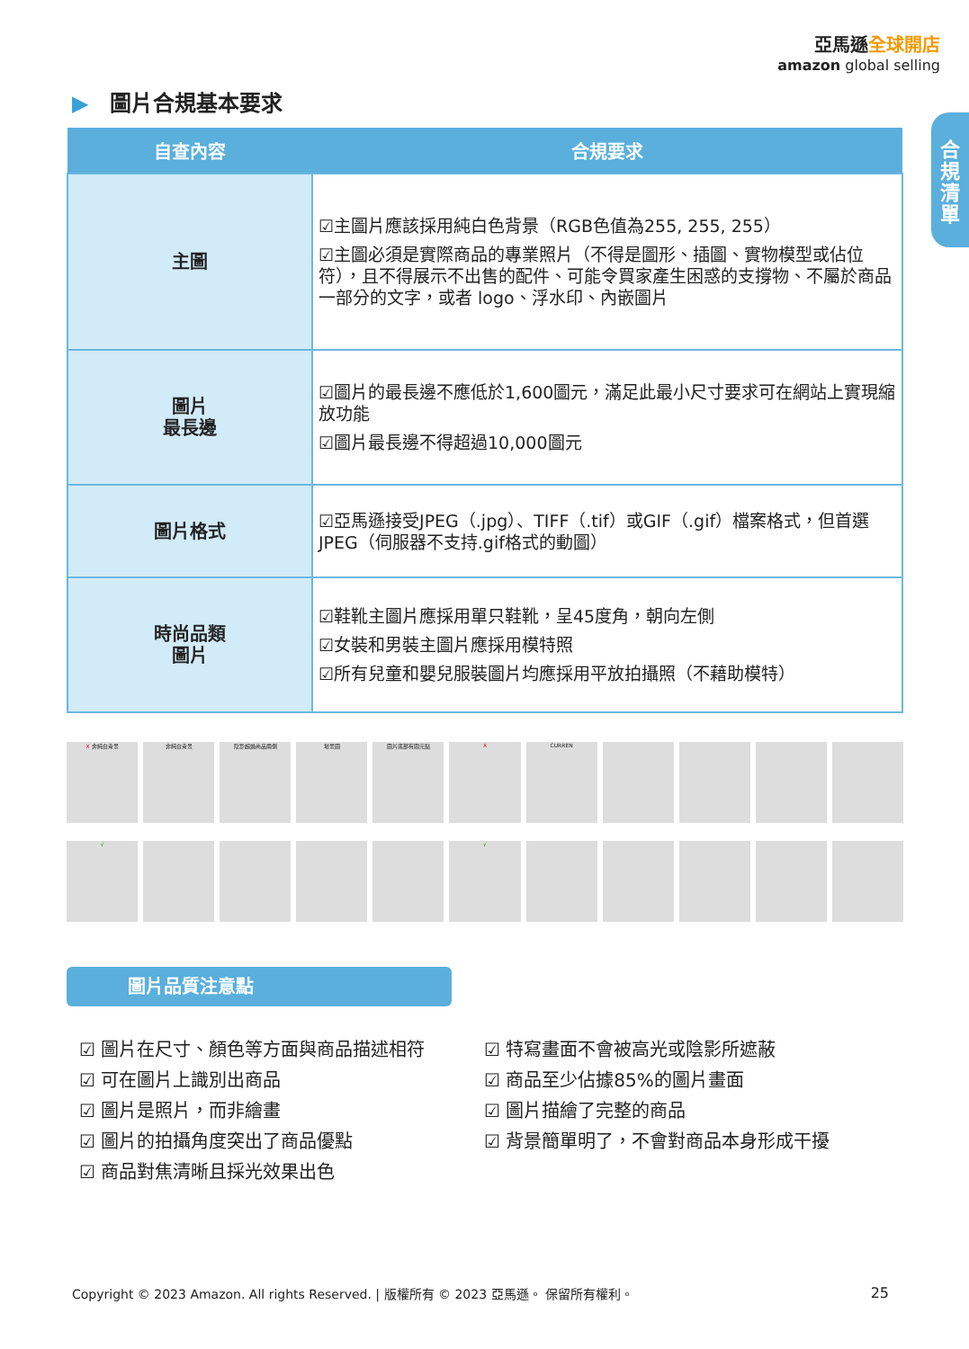亞馬遜全球開店
amazon global selling
合
規
清
單
▶ 圖片合規基本要求
| 自查內容 | 合規要求 |
| --- | --- |
| 主圖 | ☑主圖片應該採用純白色背景（RGB色值為255, 255, 255） ☑主圖必須是實際商品的專業照片（不得是圖形、插圖、實物模型或佔位符），且不得展示不出售的配件、可能令買家產生困惑的支撐物、不屬於商品一部分的文字，或者 logo、浮水印、內嵌圖片 |
| 圖片 最長邊 | ☑圖片的最長邊不應低於1,600圖元，滿足此最小尺寸要求可在網站上實現縮放功能 ☑圖片最長邊不得超過10,000圖元 |
| 圖片格式 | ☑亞馬遜接受JPEG（.jpg）、TIFF（.tif）或GIF（.gif）檔案格式，但首選JPEG（伺服器不支持.gif格式的動圖） |
| 時尚品類 圖片 | ☑鞋靴主圖片應採用單只鞋靴，呈45度角，朝向左側 ☑女裝和男裝主圖片應採用模特照 ☑所有兒童和嬰兒服裝圖片均應採用平放拍攝照（不藉助模特） |
X 非純白背景 非純白背景 陰影超過商品兩側 場景圖 圖片底部有圖元點 X CURREN
√ √
圖片品質注意點
☑ 圖片在尺寸、顏色等方面與商品描述相符
☑ 可在圖片上識別出商品
☑ 圖片是照片，而非繪畫
☑ 圖片的拍攝角度突出了商品優點
☑ 商品對焦清晰且採光效果出色
☑ 特寫畫面不會被高光或陰影所遮蔽
☑ 商品至少佔據85%的圖片畫面
☑ 圖片描繪了完整的商品
☑ 背景簡單明了，不會對商品本身形成干擾
Copyright © 2023 Amazon. All rights Reserved. | 版權所有 © 2023 亞馬遜。 保留所有權利。 25